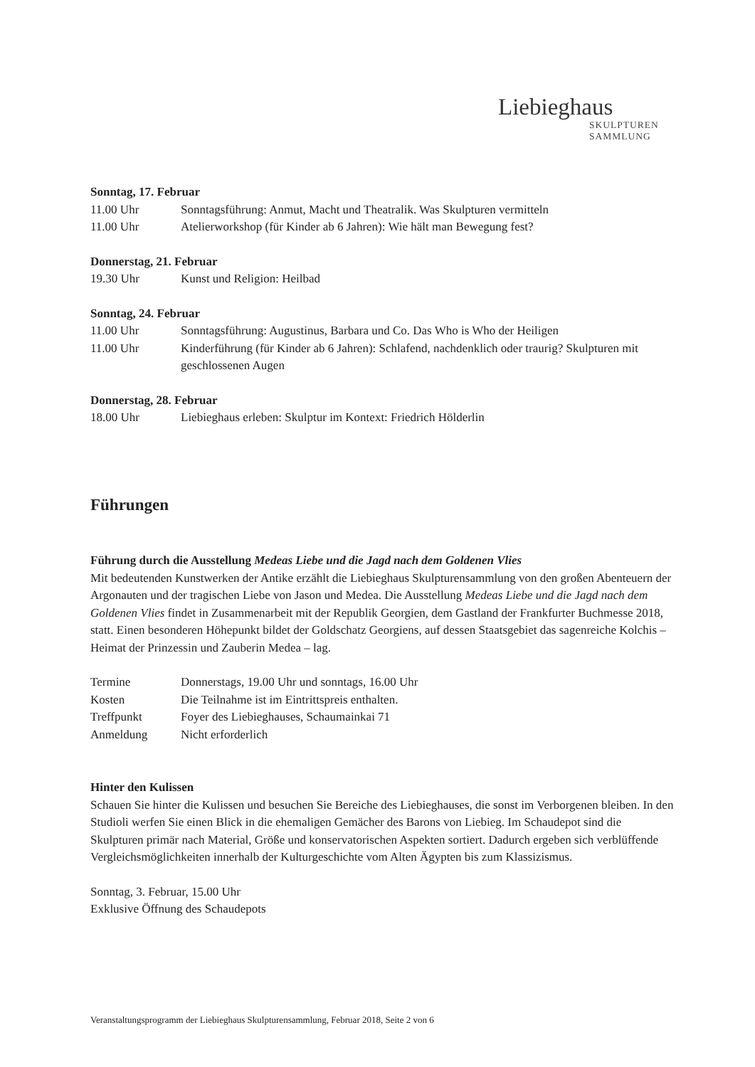Liebieghaus
SKULPTUREN
SAMMLUNG
Sonntag, 17. Februar
11.00 Uhr Sonntagsführung: Anmut, Macht und Theatralik. Was Skulpturen vermitteln
11.00 Uhr Atelierworkshop (für Kinder ab 6 Jahren): Wie hält man Bewegung fest?
Donnerstag, 21. Februar
19.30 Uhr Kunst und Religion: Heilbad
Sonntag, 24. Februar
11.00 Uhr Sonntagsführung: Augustinus, Barbara und Co. Das Who is Who der Heiligen
11.00 Uhr Kinderführung (für Kinder ab 6 Jahren): Schlafend, nachdenklich oder traurig? Skulpturen mit geschlossenen Augen
Donnerstag, 28. Februar
18.00 Uhr Liebieghaus erleben: Skulptur im Kontext: Friedrich Hölderlin
Führungen
Führung durch die Ausstellung Medeas Liebe und die Jagd nach dem Goldenen Vlies
Mit bedeutenden Kunstwerken der Antike erzählt die Liebieghaus Skulpturensammlung von den großen Abenteuern der Argonauten und der tragischen Liebe von Jason und Medea. Die Ausstellung Medeas Liebe und die Jagd nach dem Goldenen Vlies findet in Zusammenarbeit mit der Republik Georgien, dem Gastland der Frankfurter Buchmesse 2018, statt. Einen besonderen Höhepunkt bildet der Goldschatz Georgiens, auf dessen Staatsgebiet das sagenreiche Kolchis – Heimat der Prinzessin und Zauberin Medea – lag.
Termine Donnerstags, 19.00 Uhr und sonntags, 16.00 Uhr
Kosten Die Teilnahme ist im Eintrittspreis enthalten.
Treffpunkt Foyer des Liebieghauses, Schaumainkai 71
Anmeldung Nicht erforderlich
Hinter den Kulissen
Schauen Sie hinter die Kulissen und besuchen Sie Bereiche des Liebieghauses, die sonst im Verborgenen bleiben. In den Studioli werfen Sie einen Blick in die ehemaligen Gemächer des Barons von Liebieg. Im Schaudepot sind die Skulpturen primär nach Material, Größe und konservatorischen Aspekten sortiert. Dadurch ergeben sich verblüffende Vergleichsmöglichkeiten innerhalb der Kulturgeschichte vom Alten Ägypten bis zum Klassizismus.
Sonntag, 3. Februar, 15.00 Uhr
Exklusive Öffnung des Schaudepots
Veranstaltungsprogramm der Liebieghaus Skulpturensammlung, Februar 2018, Seite 2 von 6